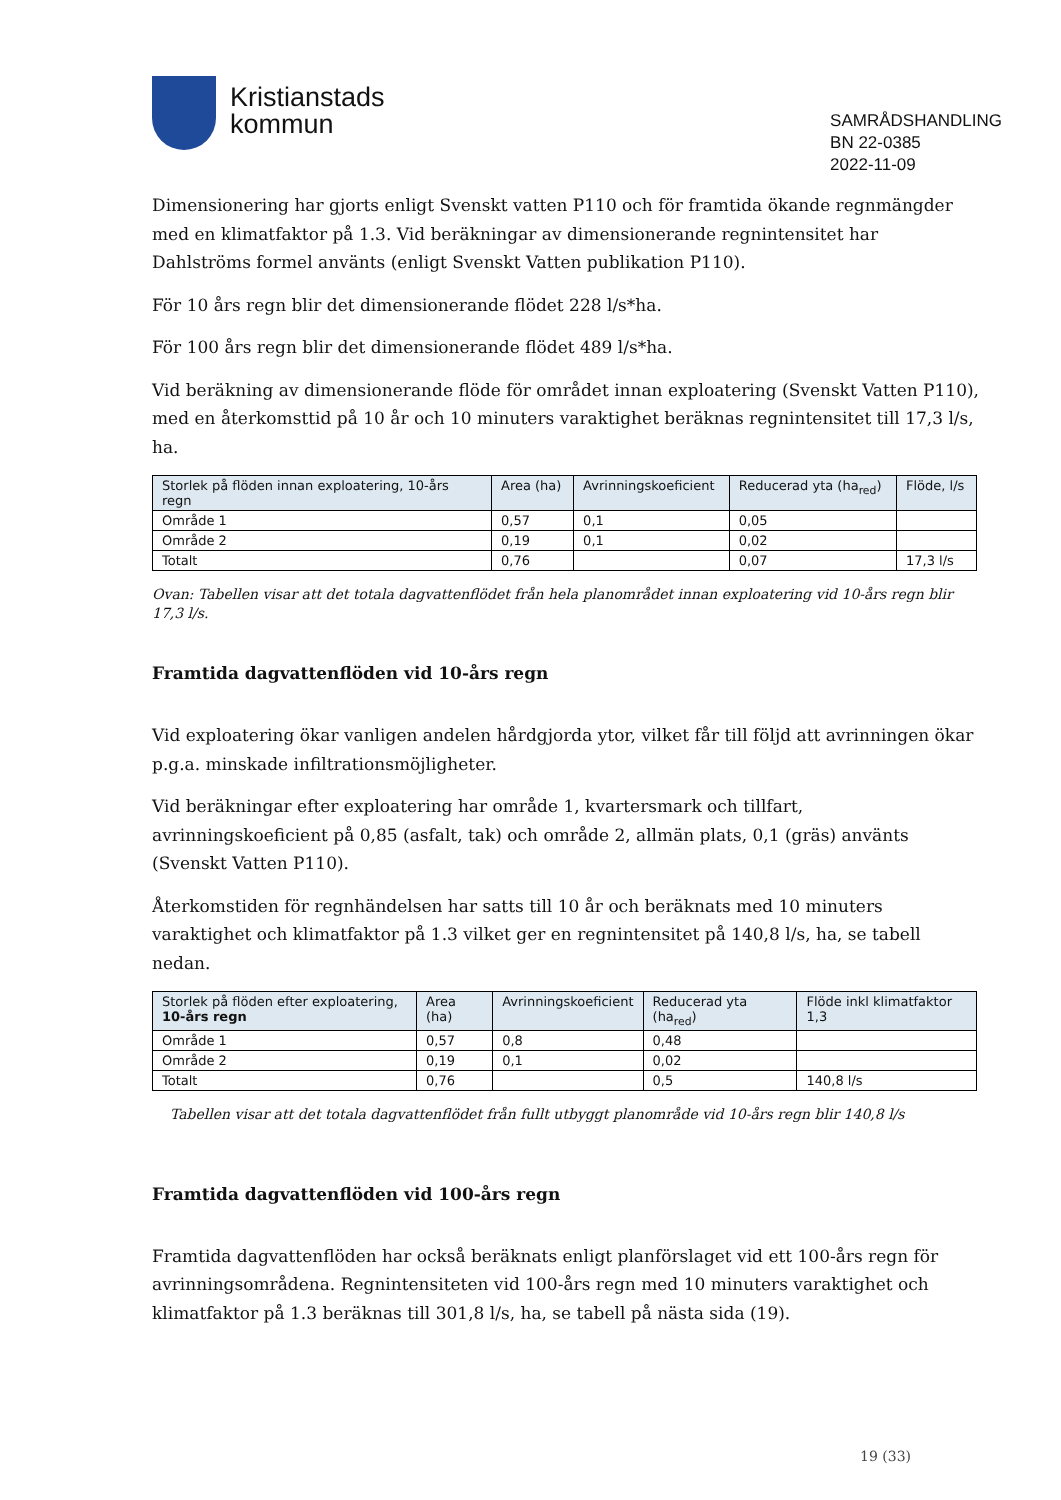Kristianstads
kommun
SAMRÅDSHANDLING
BN 22-0385
2022-11-09
Dimensionering har gjorts enligt Svenskt vatten P110 och för framtida ökande regnmängder med en klimatfaktor på 1.3. Vid beräkningar av dimensionerande regnintensitet har Dahlströms formel använts (enligt Svenskt Vatten publikation P110).
För 10 års regn blir det dimensionerande flödet 228 l/s*ha.
För 100 års regn blir det dimensionerande flödet 489 l/s*ha.
Vid beräkning av dimensionerande flöde för området innan exploatering (Svenskt Vatten P110), med en återkomsttid på 10 år och 10 minuters varaktighet beräknas regnintensitet till 17,3 l/s, ha.
| Storlek på flöden innan exploatering, 10-års regn | Area (ha) | Avrinningskoeficient | Reducerad yta (ha<sub>red</sub>) | Flöde, l/s |
| --- | --- | --- | --- | --- |
| Område 1 | 0,57 | 0,1 | 0,05 | |
| Område 2 | 0,19 | 0,1 | 0,02 | |
| Totalt | 0,76 | | 0,07 | 17,3 l/s |
Ovan: Tabellen visar att det totala dagvattenflödet från hela planområdet innan exploatering vid 10-års regn blir 17,3 l/s.
Framtida dagvattenflöden vid 10-års regn
Vid exploatering ökar vanligen andelen hårdgjorda ytor, vilket får till följd att avrinningen ökar p.g.a. minskade infiltrationsmöjligheter.
Vid beräkningar efter exploatering har område 1, kvartersmark och tillfart, avrinningskoeficient på 0,85 (asfalt, tak) och område 2, allmän plats, 0,1 (gräs) använts (Svenskt Vatten P110).
Återkomstiden för regnhändelsen har satts till 10 år och beräknats med 10 minuters varaktighet och klimatfaktor på 1.3 vilket ger en regnintensitet på 140,8 l/s, ha, se tabell nedan.
| Storlek på flöden efter exploatering, 10-års regn | Area (ha) | Avrinningskoeficient | Reducerad yta (ha<sub>red</sub>) | Flöde inkl klimatfaktor 1,3 |
| --- | --- | --- | --- | --- |
| Område 1 | 0,57 | 0,8 | 0,48 | |
| Område 2 | 0,19 | 0,1 | 0,02 | |
| Totalt | 0,76 | | 0,5 | 140,8 l/s |
Tabellen visar att det totala dagvattenflödet från fullt utbyggt planområde vid 10-års regn blir 140,8 l/s
Framtida dagvattenflöden vid 100-års regn
Framtida dagvattenflöden har också beräknats enligt planförslaget vid ett 100-års regn för avrinningsområdena. Regnintensiteten vid 100-års regn med 10 minuters varaktighet och klimatfaktor på 1.3 beräknas till 301,8 l/s, ha, se tabell på nästa sida (19).
19 (33)